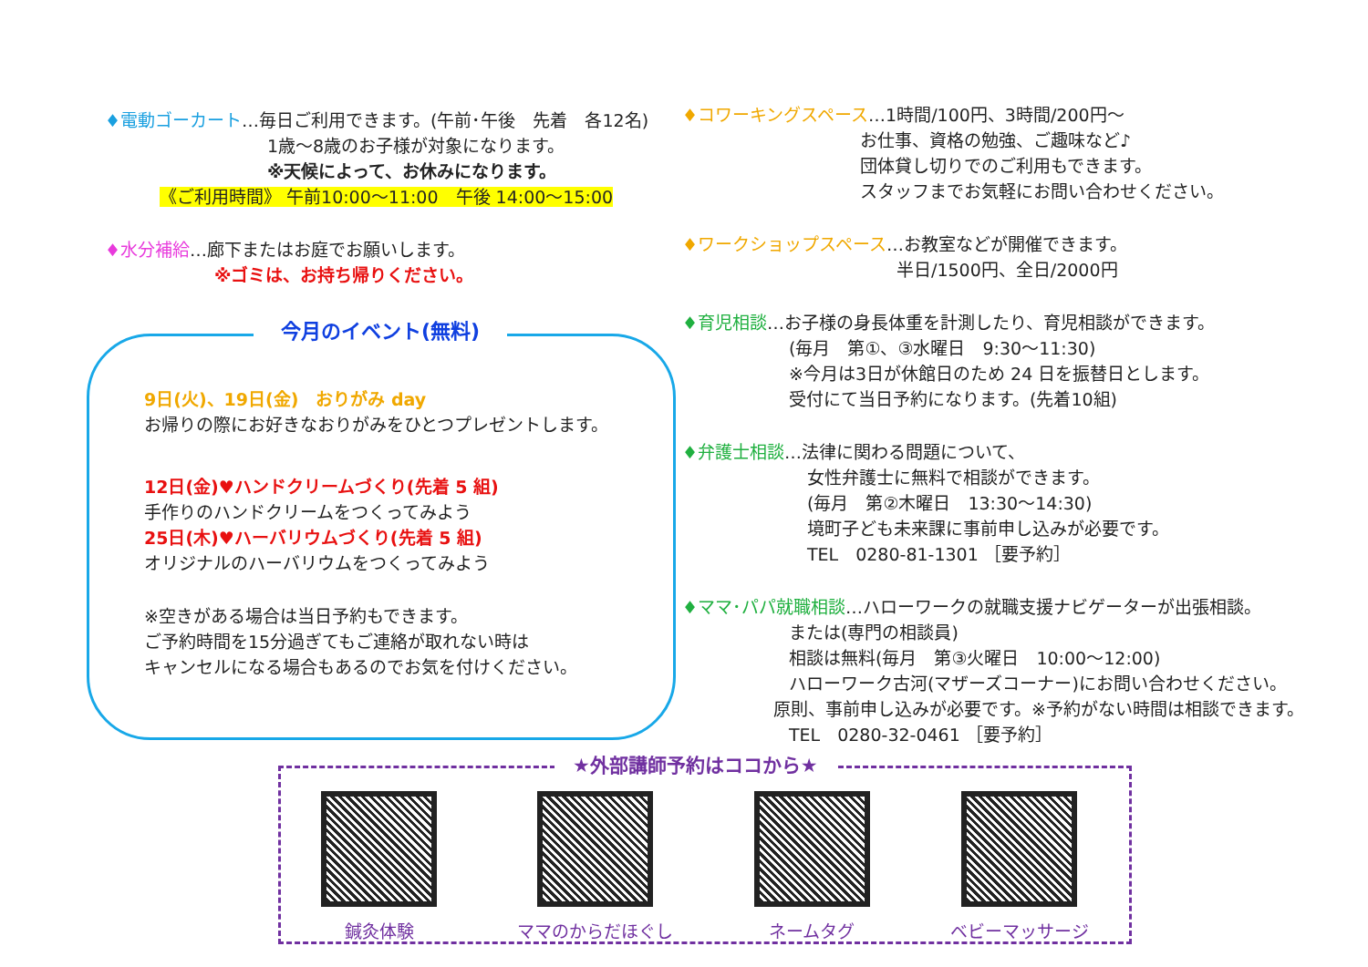♦電動ゴーカート…毎日ご利用できます。(午前･午後　先着　各12名)
1歳～8歳のお子様が対象になります。
※天候によって、お休みになります。
《ご利用時間》 午前10:00～11:00　午後 14:00～15:00
♦水分補給…廊下またはお庭でお願いします。
※ゴミは、お持ち帰りください。
今月のイベント(無料)
9日(火)、19日(金)　おりがみ day
お帰りの際にお好きなおりがみをひとつプレゼントします。
12日(金)♥ハンドクリームづくり(先着 5 組)
手作りのハンドクリームをつくってみよう
25日(木)♥ハーバリウムづくり(先着 5 組)
オリジナルのハーバリウムをつくってみよう
※空きがある場合は当日予約もできます。
ご予約時間を15分過ぎてもご連絡が取れない時は
キャンセルになる場合もあるのでお気を付けください。
♦コワーキングスペース…1時間/100円、3時間/200円～
お仕事、資格の勉強、ご趣味など♪
団体貸し切りでのご利用もできます。
スタッフまでお気軽にお問い合わせください。
♦ワークショップスペース…お教室などが開催できます。
半日/1500円、全日/2000円
♦育児相談…お子様の身長体重を計測したり、育児相談ができます。
(毎月　第①、③水曜日　9:30～11:30)
※今月は3日が休館日のため 24 日を振替日とします。
受付にて当日予約になります。(先着10組)
♦弁護士相談…法律に関わる問題について、
女性弁護士に無料で相談ができます。
(毎月　第②木曜日　13:30～14:30)
境町子ども未来課に事前申し込みが必要です。
TEL　0280-81-1301 ［要予約］
♦ママ･パパ就職相談…ハローワークの就職支援ナビゲーターが出張相談。
または(専門の相談員)
相談は無料(毎月　第③火曜日　10:00～12:00)
ハローワーク古河(マザーズコーナー)にお問い合わせください。
原則、事前申し込みが必要です。※予約がない時間は相談できます。
TEL　0280-32-0461 ［要予約］
★外部講師予約はココから★
鍼灸体験 ママのからだほぐし ネームタグ ベビーマッサージ